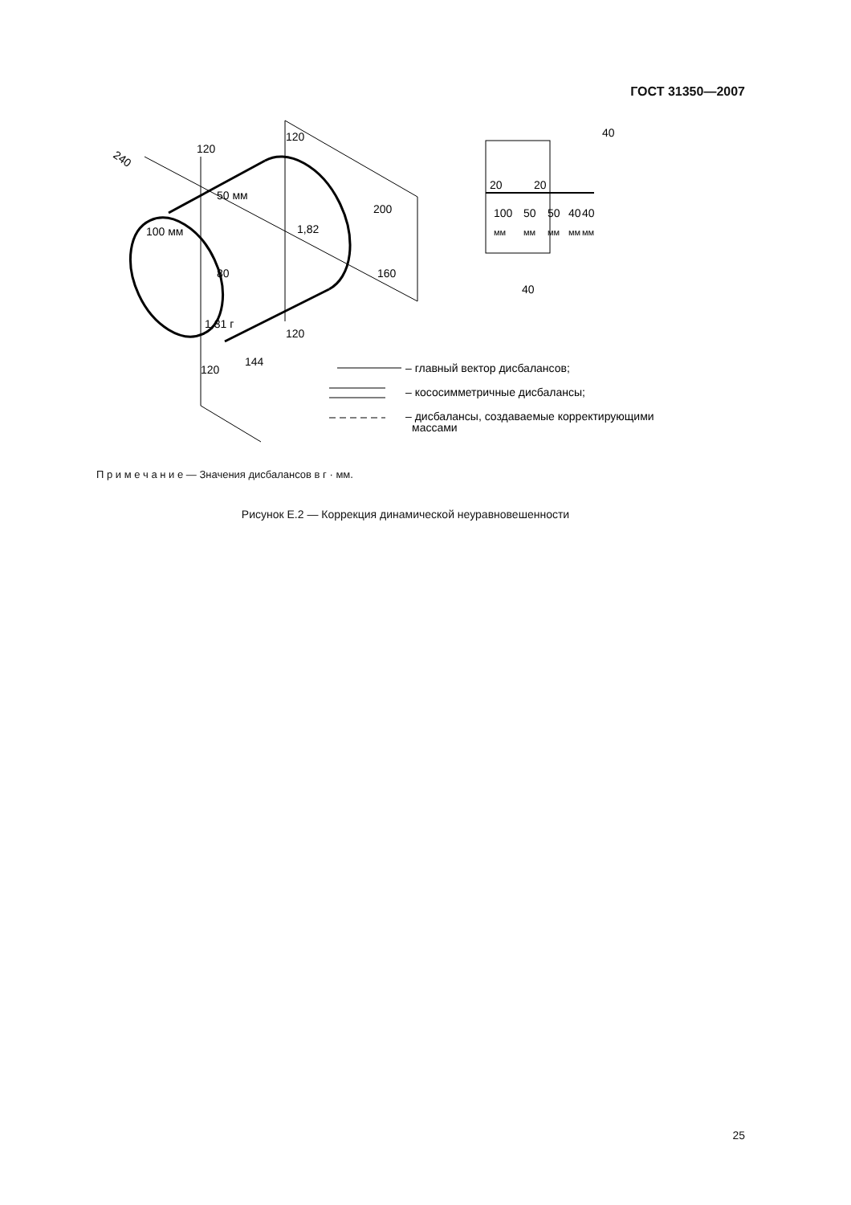ГОСТ 31350—2007
240
120
120
50 мм
100 мм
1,82
200
160
80
1,31 г
120
120
144
40
20
20
100
50
50
40
40
мм
мм
мм
мм
мм
40
– главный вектор дисбалансов;
– кососимметричные дисбалансы;
– дисбалансы, создаваемые корректирующими
массами
П р и м е ч а н и е — Значения дисбалансов в г · мм.
Рисунок Е.2 — Коррекция динамической неуравновешенности
25